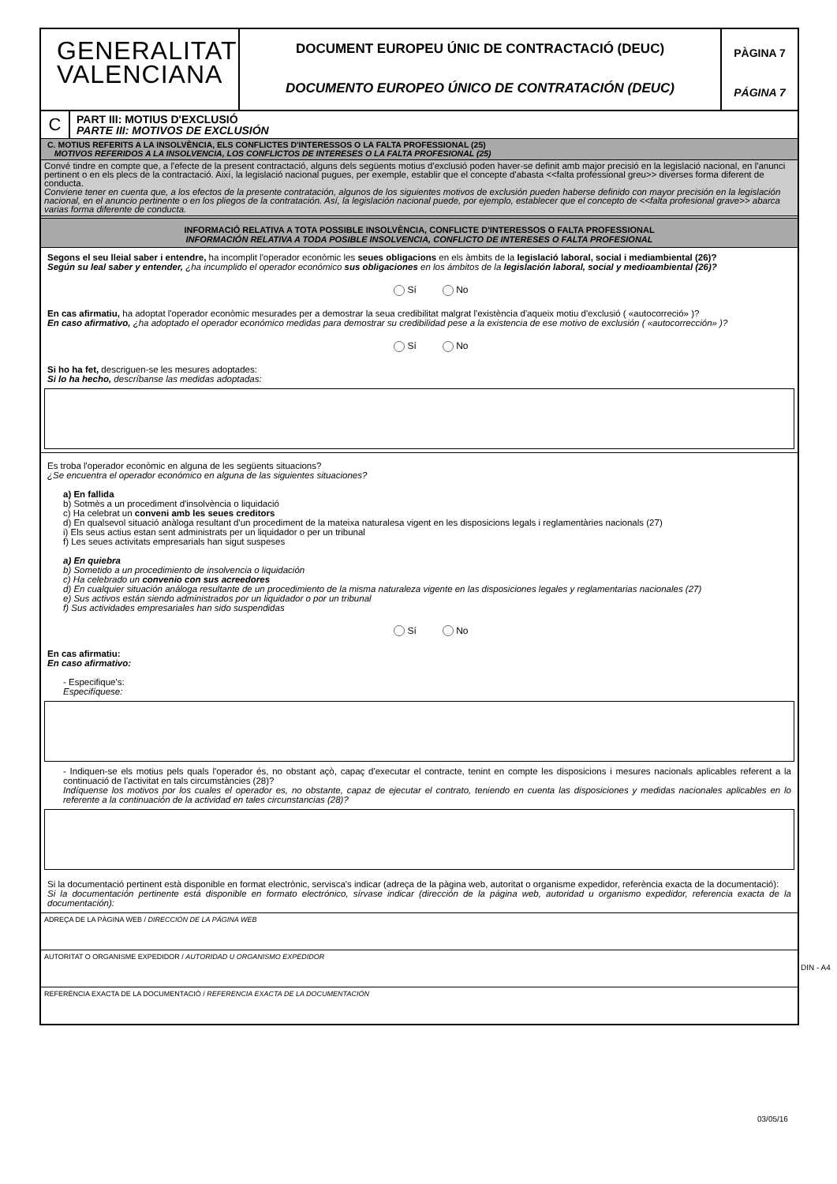GENERALITAT
VALENCIANA
DOCUMENT EUROPEU ÚNIC DE CONTRACTACIÓ (DEUC)
DOCUMENTO EUROPEO ÚNICO DE CONTRATACIÓN (DEUC)
PÀGINA 7
PÁGINA 7
C
PART III: MOTIUS D'EXCLUSIÓ
PARTE III: MOTIVOS DE EXCLUSIÓN
C. MOTIUS REFERITS A LA INSOLVÈNCIA, ELS CONFLICTES D'INTERESSOS O LA FALTA PROFESSIONAL (25)
MOTIVOS REFERIDOS A LA INSOLVENCIA, LOS CONFLICTOS DE INTERESES O LA FALTA PROFESIONAL (25)
Convé tindre en compte que, a l'efecte de la present contractació, alguns dels següents motius d'exclusió poden haver-se definit amb major precisió en la legislació nacional, en l'anunci pertinent o en els plecs de la contractació. Així, la legislació nacional pugues, per exemple, establir que el concepte d'abasta <<falta professional greu>> diverses forma diferent de conducta.
Conviene tener en cuenta que, a los efectos de la presente contratación, algunos de los siguientes motivos de exclusión pueden haberse definido con mayor precisión en la legislación nacional, en el anuncio pertinente o en los pliegos de la contratación. Así, la legislación nacional puede, por ejemplo, establecer que el concepto de <<falta profesional grave>> abarca varias forma diferente de conducta.
INFORMACIÓ RELATIVA A TOTA POSSIBLE INSOLVÈNCIA, CONFLICTE D'INTERESSOS O FALTA PROFESSIONAL
INFORMACIÓN RELATIVA A TODA POSIBLE INSOLVENCIA, CONFLICTO DE INTERESES O FALTA PROFESIONAL
Segons el seu lleial saber i entendre, ha incomplit l'operador econòmic les seues obligacions en els àmbits de la legislació laboral, social i mediambiental (26)?
Según su leal saber y entender, ¿ha incumplido el operador económico sus obligaciones en los ámbitos de la legislación laboral, social y medioambiental (26)?
Sí No
En cas afirmatiu, ha adoptat l'operador econòmic mesurades per a demostrar la seua credibilitat malgrat l'existència d'aqueix motiu d'exclusió ( «autocorreció» )?
En caso afirmativo, ¿ha adoptado el operador económico medidas para demostrar su credibilidad pese a la existencia de ese motivo de exclusión ( «autocorrección» )?
Sí No
Si ho ha fet, descriguen-se les mesures adoptades:
Si lo ha hecho, descríbanse las medidas adoptadas:
Es troba l'operador econòmic en alguna de les següents situacions?
¿Se encuentra el operador económico en alguna de las siguientes situaciones?
a) En fallida
b) Sotmès a un procediment d'insolvència o liquidació
c) Ha celebrat un conveni amb les seues creditors
d) En qualsevol situació anàloga resultant d'un procediment de la mateixa naturalesa vigent en les disposicions legals i reglamentàries nacionals (27)
i) Els seus actius estan sent administrats per un liquidador o per un tribunal
f) Les seues activitats empresarials han sigut suspeses
a) En quiebra
b) Sometido a un procedimiento de insolvencia o liquidación
c) Ha celebrado un convenio con sus acreedores
d) En cualquier situación análoga resultante de un procedimiento de la misma naturaleza vigente en las disposiciones legales y reglamentarias nacionales (27)
e) Sus activos están siendo administrados por un liquidador o por un tribunal
f) Sus actividades empresariales han sido suspendidas
Sí No
En cas afirmatiu:
En caso afirmativo:
- Especifique's:
Especifíquese:
- Indiquen-se els motius pels quals l'operador és, no obstant açò, capaç d'executar el contracte, tenint en compte les disposicions i mesures nacionals aplicables referent a la continuació de l'activitat en tals circumstàncies (28)?
Indíquense los motivos por los cuales el operador es, no obstante, capaz de ejecutar el contrato, teniendo en cuenta las disposiciones y medidas nacionales aplicables en lo referente a la continuación de la actividad en tales circunstancias (28)?
Si la documentació pertinent està disponible en format electrònic, servisca's indicar (adreça de la pàgina web, autoritat o organisme expedidor, referència exacta de la documentació):
Si la documentación pertinente está disponible en formato electrónico, sírvase indicar (dirección de la página web, autoridad u organismo expedidor, referencia exacta de la documentación):
ADREÇA DE LA PÀGINA WEB / DIRECCIÓN DE LA PÁGINA WEB
AUTORITAT O ORGANISME EXPEDIDOR / AUTORIDAD U ORGANISMO EXPEDIDOR
REFERÈNCIA EXACTA DE LA DOCUMENTACIÓ / REFERENCIA EXACTA DE LA DOCUMENTACIÓN
DIN - A4
03/05/16